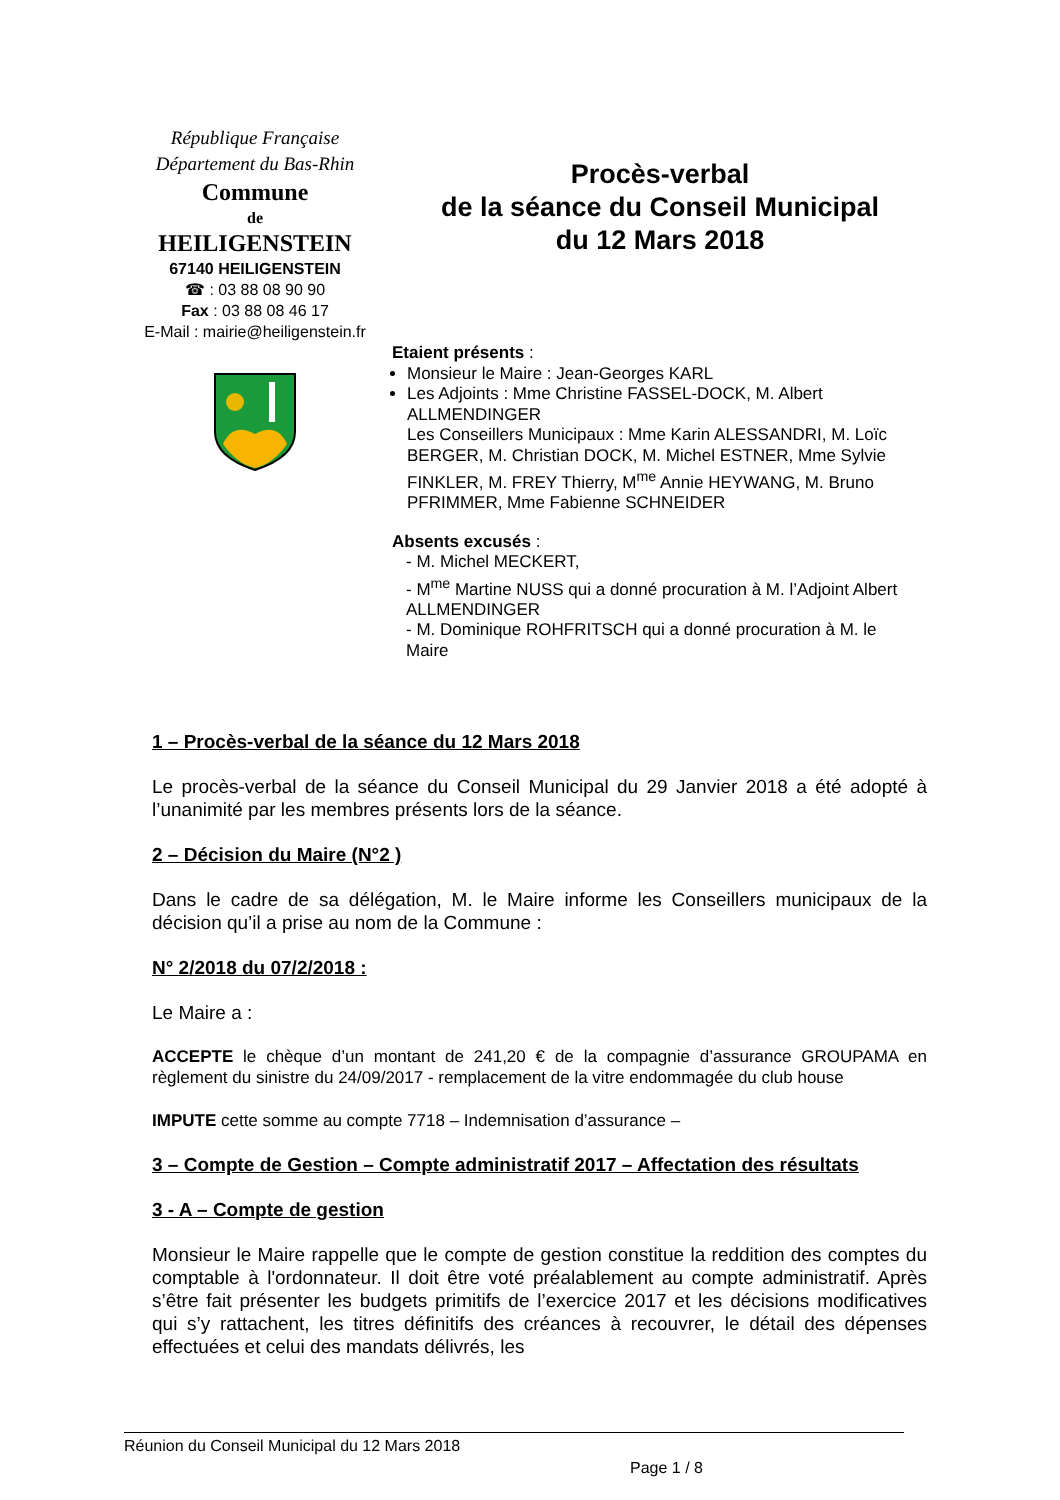République Française
Département du Bas-Rhin
Commune
de
HEILIGENSTEIN
67140 HEILIGENSTEIN
☎ : 03 88 08 90 90
Fax : 03 88 08 46 17
E-Mail : mairie@heiligenstein.fr
Procès-verbal
de la séance du Conseil Municipal
du 12 Mars 2018
Etaient présents :
Monsieur le Maire : Jean-Georges KARL
Les Adjoints : Mme Christine FASSEL-DOCK, M. Albert ALLMENDINGER
Les Conseillers Municipaux : Mme Karin ALESSANDRI, M. Loïc BERGER, M. Christian DOCK, M. Michel ESTNER, Mme Sylvie FINKLER, M. FREY Thierry, M<sup>me</sup> Annie HEYWANG, M. Bruno PFRIMMER, Mme Fabienne SCHNEIDER
Absents excusés :
- M. Michel MECKERT,
- M<sup>me</sup> Martine NUSS qui a donné procuration à M. l’Adjoint Albert ALLMENDINGER
- M. Dominique ROHFRITSCH qui a donné procuration à M. le Maire
1 – Procès-verbal de la séance du 12 Mars 2018
Le procès-verbal de la séance du Conseil Municipal du 29 Janvier 2018 a été adopté à l’unanimité par les membres présents lors de la séance.
2 – Décision du Maire (N°2 )
Dans le cadre de sa délégation, M. le Maire informe les Conseillers municipaux de la décision qu’il a prise au nom de la Commune :
N° 2/2018 du 07/2/2018 :
Le Maire a :
ACCEPTE le chèque d’un montant de 241,20 € de la compagnie d’assurance GROUPAMA en règlement du sinistre du 24/09/2017 - remplacement de la vitre endommagée du club house
IMPUTE cette somme au compte 7718 – Indemnisation d’assurance –
3 – Compte de Gestion – Compte administratif 2017 – Affectation des résultats
3 - A – Compte de gestion
Monsieur le Maire rappelle que le compte de gestion constitue la reddition des comptes du comptable à l'ordonnateur. Il doit être voté préalablement au compte administratif. Après s’être fait présenter les budgets primitifs de l’exercice 2017 et les décisions modificatives qui s’y rattachent, les titres définitifs des créances à recouvrer, le détail des dépenses effectuées et celui des mandats délivrés, les
Réunion du Conseil Municipal du 12 Mars 2018
Page 1 / 8